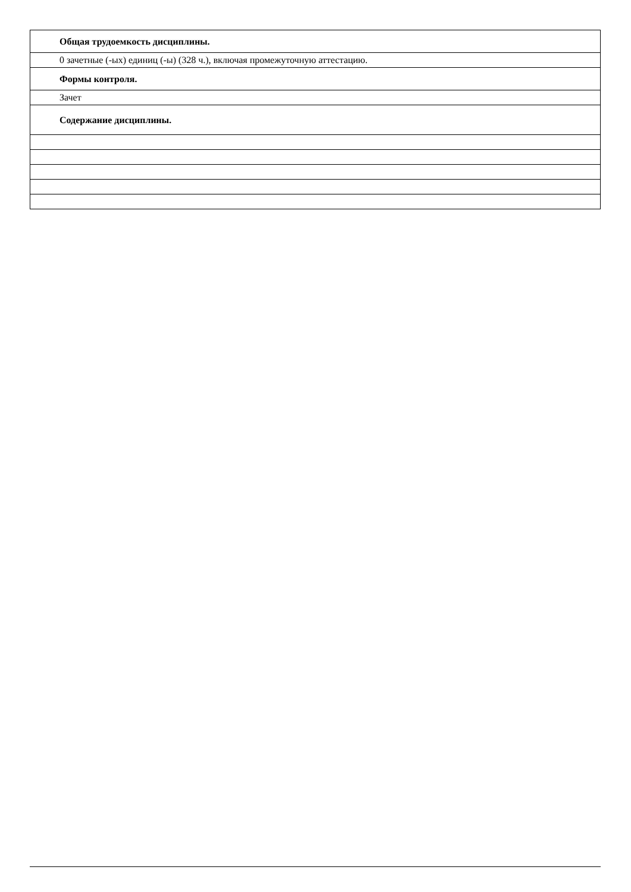| Общая трудоемкость дисциплины. |
| 0 зачетные (-ых) единиц (-ы) (328 ч.), включая промежуточную аттестацию. |
| Формы контроля. |
| Зачет |
| Содержание дисциплины. |